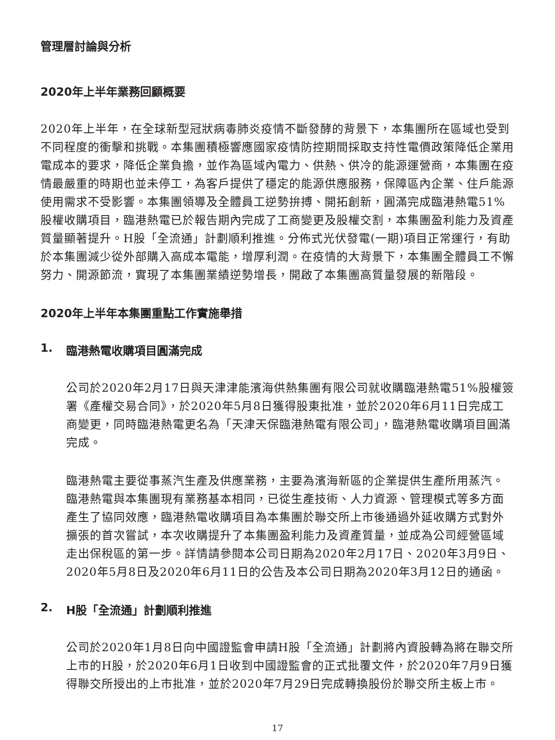管理層討論與分析
2020年上半年業務回顧概要
2020年上半年，在全球新型冠狀病毒肺炎疫情不斷發酵的背景下，本集團所在區域也受到不同程度的衝擊和挑戰。本集團積極響應國家疫情防控期間採取支持性電價政策降低企業用電成本的要求，降低企業負擔，並作為區域內電力、供熱、供冷的能源運營商，本集團在疫情最嚴重的時期也並未停工，為客戶提供了穩定的能源供應服務，保障區內企業、住戶能源使用需求不受影響。本集團領導及全體員工逆勢拚搏、開拓創新，圓滿完成臨港熱電51%股權收購項目，臨港熱電已於報告期內完成了工商變更及股權交割，本集團盈利能力及資產質量顯著提升。H股「全流通」計劃順利推進。分佈式光伏發電(一期)項目正常運行，有助於本集團減少從外部購入高成本電能，增厚利潤。在疫情的大背景下，本集團全體員工不懈努力、開源節流，實現了本集團業績逆勢增長，開啟了本集團高質量發展的新階段。
2020年上半年本集團重點工作實施舉措
1. 臨港熱電收購項目圓滿完成
公司於2020年2月17日與天津津能濱海供熱集團有限公司就收購臨港熱電51%股權簽署《產權交易合同》，於2020年5月8日獲得股東批准，並於2020年6月11日完成工商變更，同時臨港熱電更名為「天津天保臨港熱電有限公司」，臨港熱電收購項目圓滿完成。
臨港熱電主要從事蒸汽生產及供應業務，主要為濱海新區的企業提供生產所用蒸汽。臨港熱電與本集團現有業務基本相同，已從生產技術、人力資源、管理模式等多方面產生了協同效應，臨港熱電收購項目為本集團於聯交所上市後通過外延收購方式對外擴張的首次嘗試，本次收購提升了本集團盈利能力及資產質量，並成為公司經營區域走出保稅區的第一步。詳情請參閱本公司日期為2020年2月17日、2020年3月9日、2020年5月8日及2020年6月11日的公告及本公司日期為2020年3月12日的通函。
2. H股「全流通」計劃順利推進
公司於2020年1月8日向中國證監會申請H股「全流通」計劃將內資股轉為將在聯交所上市的H股，於2020年6月1日收到中國證監會的正式批覆文件，於2020年7月9日獲得聯交所授出的上市批准，並於2020年7月29日完成轉換股份於聯交所主板上市。
17